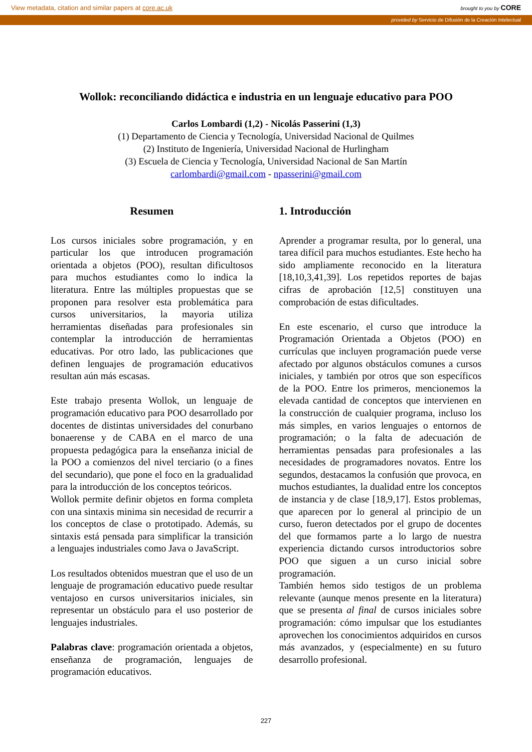View metadata, citation and similar papers at core.ac.uk brought to you by CORE
provided by Servicio de Difusión de la Creación Intelectual
Wollok: reconciliando didáctica e industria en un lenguaje educativo para POO
Carlos Lombardi (1,2) - Nicolás Passerini (1,3)
(1) Departamento de Ciencia y Tecnología, Universidad Nacional de Quilmes
(2) Instituto de Ingeniería, Universidad Nacional de Hurlingham
(3) Escuela de Ciencia y Tecnología, Universidad Nacional de San Martín
carlombardi@gmail.com - npasserini@gmail.com
Resumen
Los cursos iniciales sobre programación, y en particular los que introducen programación orientada a objetos (POO), resultan dificultosos para muchos estudiantes como lo indica la literatura. Entre las múltiples propuestas que se proponen para resolver esta problemática para cursos universitarios, la mayoria utiliza herramientas diseñadas para profesionales sin contemplar la introducción de herramientas educativas. Por otro lado, las publicaciones que definen lenguajes de programación educativos resultan aún más escasas.
Este trabajo presenta Wollok, un lenguaje de programación educativo para POO desarrollado por docentes de distintas universidades del conurbano bonaerense y de CABA en el marco de una propuesta pedagógica para la enseñanza inicial de la POO a comienzos del nivel terciario (o a fines del secundario), que pone el foco en la gradualidad para la introducción de los conceptos teóricos.
Wollok permite definir objetos en forma completa con una sintaxis minima sin necesidad de recurrir a los conceptos de clase o prototipado. Además, su sintaxis está pensada para simplificar la transición a lenguajes industriales como Java o JavaScript.
Los resultados obtenidos muestran que el uso de un lenguaje de programación educativo puede resultar ventajoso en cursos universitarios iniciales, sin representar un obstáculo para el uso posterior de lenguajes industriales.
Palabras clave: programación orientada a objetos, enseñanza de programación, lenguajes de programación educativos.
1. Introducción
Aprender a programar resulta, por lo general, una tarea difícil para muchos estudiantes. Este hecho ha sido ampliamente reconocido en la literatura [18,10,3,41,39]. Los repetidos reportes de bajas cifras de aprobación [12,5] constituyen una comprobación de estas dificultades.
En este escenario, el curso que introduce la Programación Orientada a Objetos (POO) en currículas que incluyen programación puede verse afectado por algunos obstáculos comunes a cursos iniciales, y también por otros que son específicos de la POO. Entre los primeros, mencionemos la elevada cantidad de conceptos que intervienen en la construcción de cualquier programa, incluso los más simples, en varios lenguajes o entornos de programación; o la falta de adecuación de herramientas pensadas para profesionales a las necesidades de programadores novatos. Entre los segundos, destacamos la confusión que provoca, en muchos estudiantes, la dualidad entre los conceptos de instancia y de clase [18,9,17]. Estos problemas, que aparecen por lo general al principio de un curso, fueron detectados por el grupo de docentes del que formamos parte a lo largo de nuestra experiencia dictando cursos introductorios sobre POO que siguen a un curso inicial sobre programación.
También hemos sido testigos de un problema relevante (aunque menos presente en la literatura) que se presenta al final de cursos iniciales sobre programación: cómo impulsar que los estudiantes aprovechen los conocimientos adquiridos en cursos más avanzados, y (especialmente) en su futuro desarrollo profesional.
227